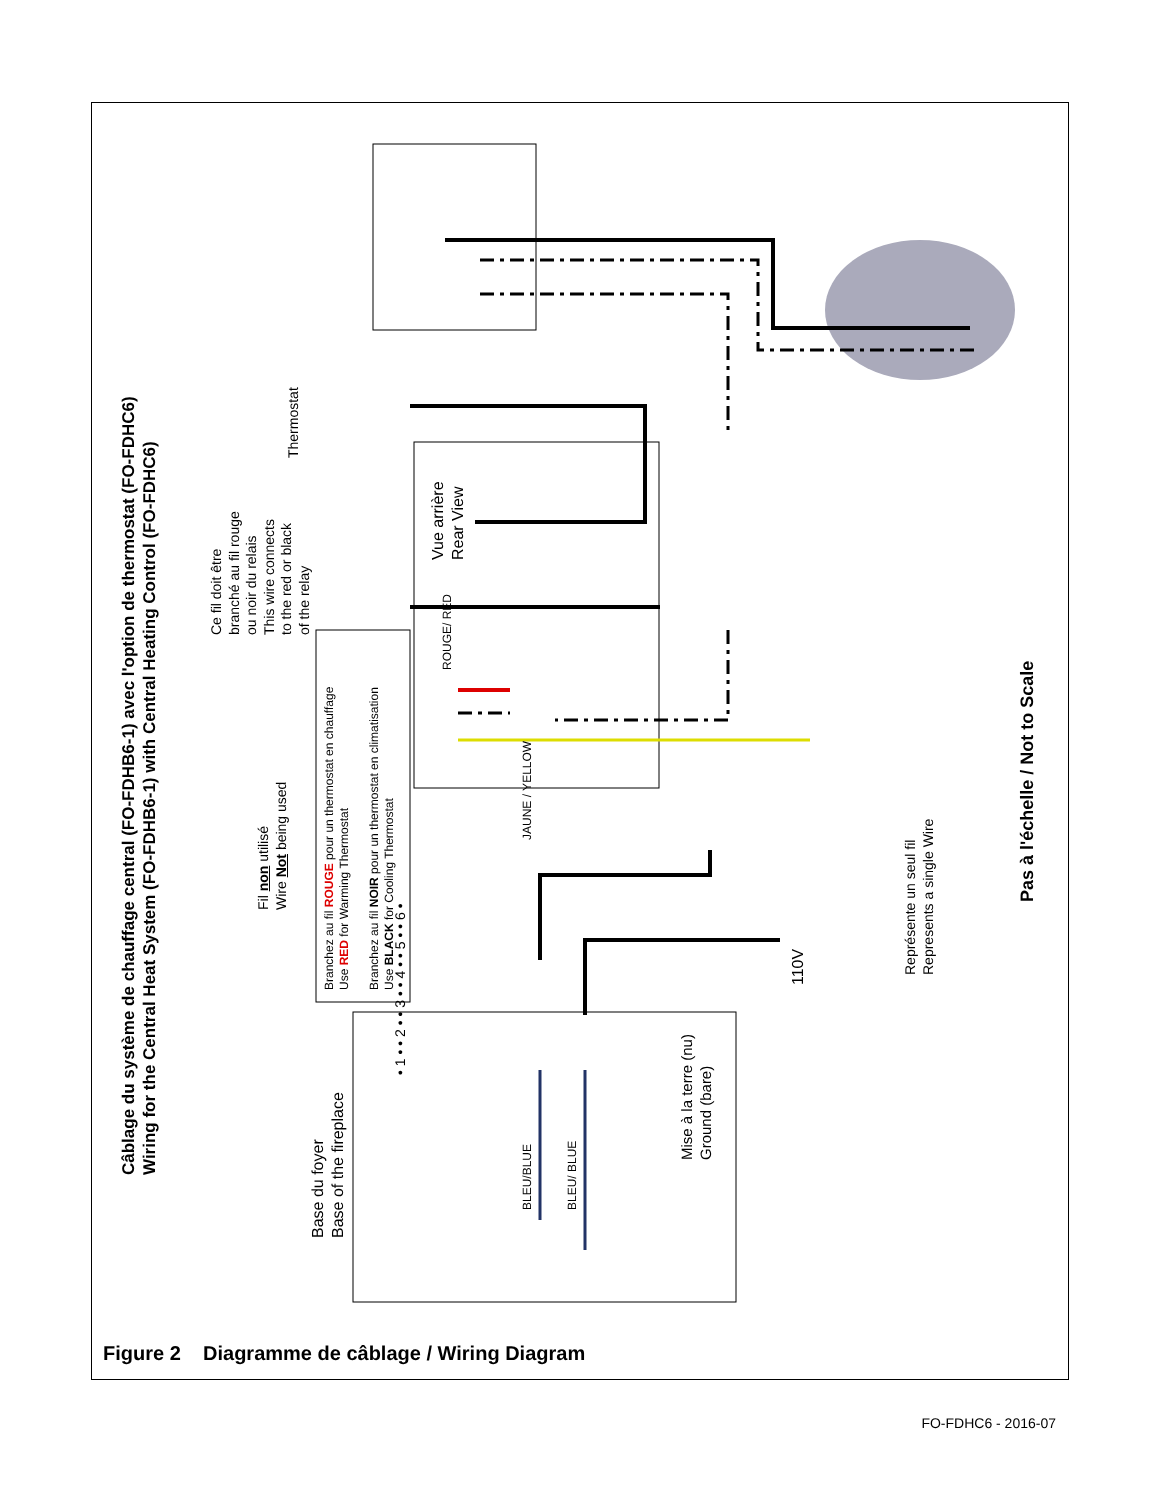Câblage du système de chauffage central (FO-FDHB6-1) avec l'option de thermostat (FO-FDHC6)
Wiring for the Central Heat System (FO-FDHB6-1) with Central Heating Control (FO-FDHC6)
Ce fil doit être
branché au fil rouge
ou noir du relais
This wire connects
to the red or black
of the relay
Thermostat
Vue arrière
Rear View
Fil non utilisé
Wire Not being used
Branchez au fil ROUGE pour un thermostat en chauffage
Use RED for Warming Thermostat
Branchez au fil NOIR pour un thermostat en climatisation
Use BLACK for Cooling Thermostat
ROUGE/ RED
JAUNE / YELLOW
Base du foyer
Base of the fireplace
• 1 • • 2 • • 3 • • 4 • • 5 • • 6 •
BLEU/BLUE BLEU/ BLUE
Mise à la terre (nu)
Ground (bare)
110V
Représente un seul fil
Represents a single Wire
Pas à l'échelle / Not to Scale
Figure 2 Diagramme de câblage / Wiring Diagram
FO-FDHC6 - 2016-07